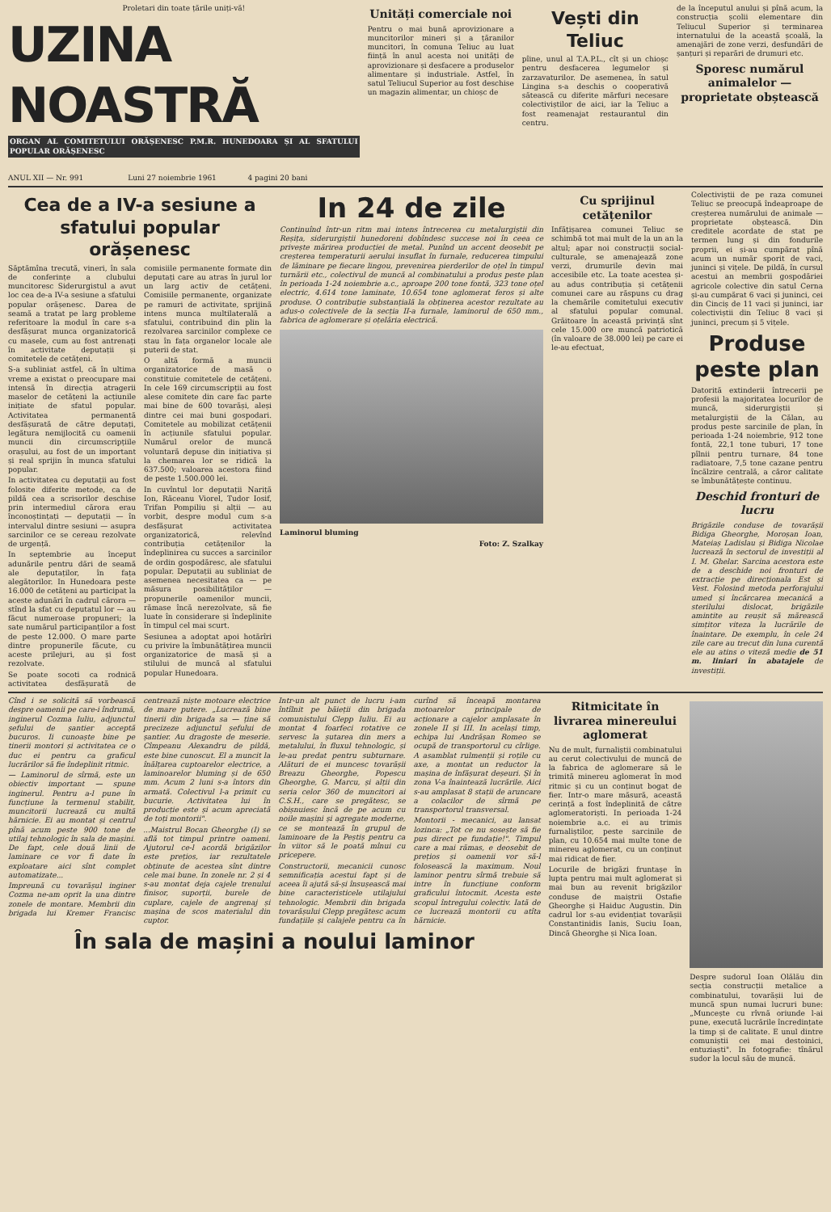Proletari din toate țările uniți-vă!
UZINA NOASTRĂ
ORGAN AL COMITETULUI ORĂȘENESC P.M.R. HUNEDOARA ȘI AL SFATULUI POPULAR ORĂȘENESC
ANUL XII — Nr. 991 Luni 27 noiembrie 1961 4 pagini 20 bani
Unități comerciale noi
Pentru o mai bună aprovizionare a muncitorilor mineri și a țăranilor muncitori, în comuna Teliuc au luat ființă în anul acesta noi unități de aprovizionare și desfacere a produselor alimentare și industriale. Astfel, în satul Teliucul Superior au fost deschise un magazin alimentar, un chioșc de
Vești din Teliuc
pîine, unul al T.A.P.L., cît și un chioșc pentru desfacerea legumelor și zarzavaturilor. De asemenea, în satul Lingina s-a deschis o cooperativă sătească cu diferite mărfuri necesare colectiviștilor de aici, iar la Teliuc a fost reamenajat restaurantul din centru.
de la începutul anului și pînă acum, la construcția școlii elementare din Teliucul Superior și terminarea internatului de la această școală, la amenajări de zone verzi, desfundări de șanțuri și reparări de drumuri etc.
Sporesc numărul animalelor — proprietate obștească
Cea de a IV-a sesiune a sfatului popular orășenesc
Săptămîna trecută, vineri, în sala de conferințe a clubului muncitoresc Siderurgistul a avut loc cea de-a IV-a sesiune a sfatului popular orășenesc. Darea de seamă a tratat pe larg probleme referitoare la modul în care s-a desfășurat munca organizatorică cu masele, cum au fost antrenați în activitate deputații și comitetele de cetățeni.
S-a subliniat astfel, că în ultima vreme a existat o preocupare mai intensă în direcția atragerii maselor de cetățeni la acțiunile inițiate de sfatul popular. Activitatea permanentă desfășurată de către deputați, legătura nemijlocită cu oamenii muncii din circumscripțiile orașului, au fost de un important și real sprijin în munca sfatului popular.
In activitatea cu deputații au fost folosite diferite metode, ca de pildă cea a scrisorilor deschise prin intermediul cărora erau înconoștințați — deputații — în intervalul dintre sesiuni — asupra sarcinilor ce se cereau rezolvate de urgență.
In septembrie au început adunările pentru dări de seamă ale deputaților, în fața alegătorilor. In Hunedoara peste 16.000 de cetățeni au participat la aceste adunări în cadrul cărora — stînd la sfat cu deputatul lor — au făcut numeroase propuneri; la sate numărul participanților a fost de peste 12.000. O mare parte dintre propunerile făcute, cu aceste prilejuri, au și fost rezolvate.
Se poate socoti ca rodnică activitatea desfășurată de comisiile permanente formate din deputați care au atras în jurul lor un larg activ de cetățeni. Comisiile permanente, organizate pe ramuri de activitate, sprijină intens munca multilaterală a sfatului, contribuind din plin la rezolvarea sarcinilor complexe ce stau în fața organelor locale ale puterii de stat.
O altă formă a muncii organizatorice de masă o constituie comitetele de cetățeni. In cele 169 circumscripții au fost alese comitete din care fac parte mai bine de 600 tovarăși, aleși dintre cei mai buni gospodari. Comitetele au mobilizat cetățenii în acțiunile sfatului popular. Numărul orelor de muncă voluntară depuse din inițiativa și la chemarea lor se ridică la 637.500; valoarea acestora fiind de peste 1.500.000 lei.
In cuvîntul lor deputații Nariță Ion, Răceanu Viorel, Tudor Iosif, Trifan Pompiliu și alții — au vorbit, despre modul cum s-a desfășurat activitatea organizatorică, relevînd contribuția cetățenilor la îndeplinirea cu succes a sarcinilor de ordin gospodăresc, ale sfatului popular. Deputații au subliniat de asemenea necesitatea ca — pe măsura posibilităților — propunerile oamenilor muncii, rămase încă nerezolvate, să fie luate în considerare și îndeplinite în timpul cel mai scurt.
Sesiunea a adoptat apoi hotărîri cu privire la îmbunătățirea muncii organizatorice de masă și a stilului de muncă al sfatului popular Hunedoara.
In 24 de zile
Continuînd într-un ritm mai intens întrecerea cu metalurgiștii din Reșița, siderurgiștii hunedoreni dobîndesc succese noi în ceea ce privește mărirea producției de metal. Punînd un accent deosebit pe creșterea temperaturii aerului insuflat în furnale, reducerea timpului de lăminare pe fiecare lingou, prevenirea pierderilor de oțel în timpul turnării etc., colectivul de muncă al combinatului a produs peste plan în perioada 1-24 noiembrie a.c., aproape 200 tone fontă, 323 tone oțel electric, 4.614 tone laminate, 10.654 tone aglomerat feros și alte produse. O contribuție substanțială la obținerea acestor rezultate au adus-o colectivele de la secția II-a furnale, laminorul de 650 mm., fabrica de aglomerare și oțelăria electrică.
Laminorul bluming
Foto: Z. Szalkay
Cu sprijinul cetățenilor
Infățișarea comunei Teliuc se schimbă tot mai mult de la un an la altul; apar noi construcții social-culturale, se amenajează zone verzi, drumurile devin mai accesibile etc. La toate acestea și-au adus contribuția și cetățenii comunei care au răspuns cu drag la chemările comitetului executiv al sfatului popular comunal. Grăitoare în această privință sînt cele 15.000 ore muncă patriotică (în valoare de 38.000 lei) pe care ei le-au efectuat,
Colectiviștii de pe raza comunei Teliuc se preocupă îndeaproape de creșterea numărului de animale — proprietate obștească. Din creditele acordate de stat pe termen lung și din fondurile proprii, ei și-au cumpărat pînă acum un număr sporit de vaci, juninci și vițele. De pildă, în cursul acestui an membrii gospodăriei agricole colective din satul Cerna și-au cumpărat 6 vaci și juninci, cei din Cinciș de 11 vaci și juninci, iar colectiviștii din Teliuc 8 vaci și juninci, precum și 5 vițele.
Produse peste plan
Datorită extinderii întrecerii pe profesii la majoritatea locurilor de muncă, siderurgiștii și metalurgiștii de la Călan, au produs peste sarcinile de plan, în perioada 1-24 noiembrie, 912 tone fontă, 22,1 tone tuburi, 17 tone pîlnii pentru turnare, 84 tone radiatoare, 7,5 tone cazane pentru încălzire centrală, a căror calitate se îmbunătățește continuu.
Deschid fronturi de lucru
Brigăzile conduse de tovarășii Bidiga Gheorghe, Moroșan Ioan, Mateiaș Ladislau și Bidiga Nicolae lucrează în sectorul de investiții al I. M. Ghelar. Sarcina acestora este de a deschide noi fronturi de extracție pe direcționala Est și Vest. Folosind metoda perforajului umed și încărcarea mecanică a sterilului dislocat, brigăzile amintite au reușit să mărească simțitor viteza la lucrările de înaintare. De exemplu, în cele 24 zile care au trecut din luna curentă ele au atins o viteză medie de 51 m. liniari în abatajele de investiții.
Cînd i se solicită să vorbească despre oamenii pe care-i îndrumă, inginerul Cozma Iuliu, adjunctul șefului de șantier acceptă bucuros. Ii cunoaște bine pe tinerii montori și activitatea ce o duc ei pentru ca graficul lucrărilor să fie îndeplinit ritmic.
— Laminorul de sîrmă, este un obiectiv important — spune inginerul. Pentru a-l pune în funcțiune la termenul stabilit, muncitorii lucrează cu multă hărnicie. Ei au montat și centrul pînă acum peste 900 tone de utilaj tehnologic în sala de mașini. De fapt, cele două linii de laminare ce vor fi date în exploatare aici sînt complet automatizate...
Impreună cu tovarășul inginer Cozma ne-am oprit la una dintre zonele de montare. Membrii din brigada lui Kremer Francisc centrează niște motoare electrice de mare putere. „Lucrează bine tinerii din brigada sa — ține să precizeze adjunctul șefului de șantier. Au dragoste de meserie. Cîmpeanu Alexandru de pildă, este bine cunoscut. El a muncit la înălțarea cuptoarelor electrice, a laminoarelor bluming și de 650 mm. Acum 2 luni s-a întors din armată. Colectivul l-a primit cu bucurie. Activitatea lui în producție este și acum apreciată de toți montorii".
...Maistrul Bocan Gheorghe (I) se află tot timpul printre oameni. Ajutorul ce-l acordă brigăzilor este prețios, iar rezultatele obținute de acestea sînt dintre cele mai bune. In zonele nr. 2 și 4 s-au montat deja cajele trenului finisor, suporții, burele de cuplare, cajele de angrenaj și mașina de scos materialul din cuptor.
Intr-un alt punct de lucru i-am întîlnit pe băieții din brigada comunistului Clepp Iuliu. Ei au montat 4 foarfeci rotative ce servesc la șutarea din mers a metalului, în fluxul tehnologic, și le-au predat pentru subturnare. Alături de ei muncesc tovarășii Breazu Gheorghe, Popescu Gheorghe, G. Marcu, și alții din seria celor 360 de muncitori ai C.S.H., care se pregătesc, se obișnuiesc încă de pe acum cu noile mașini și agregate moderne, ce se montează în grupul de laminoare de la Peștiș pentru ca în viitor să le poată mînui cu pricepere.
Constructorii, mecanicii cunosc semnificația acestui fapt și de aceea îi ajută să-și însușească mai bine caracteristicele utilajului tehnologic. Membrii din brigada tovarășului Clepp pregătesc acum fundațiile și calajele pentru ca în curînd să înceapă montarea motoarelor principale de acționare a cajelor amplasate în zonele II și III. In același timp, echipa lui Andrășan Romeo se ocupă de transportorul cu cîrlige. A asamblat rulmenții și roțile cu axe, a montat un reductor la mașina de înfășurat deșeuri. Și în zona V-a înaintează lucrările. Aici s-au amplasat 8 stații de aruncare a colacilor de sîrmă pe transportorul transversal.
Montorii - mecanici, au lansat lozinca: „Tot ce nu sosește să fie pus direct pe fundație!". Timpul care a mai rămas, e deosebit de prețios și oamenii vor să-l folosească la maximum. Noul laminor pentru sîrmă trebuie să intre în funcțiune conform graficului întocmit. Acesta este scopul întregului colectiv. Iată de ce lucrează montorii cu atîta hărnicie.
În sala de mașini a noului laminor
Ritmicitate în livrarea minereului aglomerat
Nu de mult, furnaliștii combinatului au cerut colectivului de muncă de la fabrica de aglomerare să le trimită minereu aglomerat în mod ritmic și cu un conținut bogat de fier. Intr-o mare măsură, această cerință a fost îndeplinită de către aglomeratoriști. In perioada 1-24 noiembrie a.c. ei au trimis furnaliștilor, peste sarcinile de plan, cu 10.654 mai multe tone de minereu aglomerat, cu un conținut mai ridicat de fier.
Locurile de brigăzi fruntașe în lupta pentru mai mult aglomerat și mai bun au revenit brigăzilor conduse de maiștrii Ostafie Gheorghe și Haiduc Augustin. Din cadrul lor s-au evidențiat tovarășii Constantinidis Ianis, Suciu Ioan, Dincă Gheorghe și Nica Ioan.
Despre sudorul Ioan Olălău din secția construcții metalice a combinatului, tovarășii lui de muncă spun numai lucruri bune: „Muncește cu rîvnă oriunde l-ai pune, execută lucrările încredințate la timp și de calitate. E unul dintre comuniștii cei mai destoinici, entuziaști". In fotografie: tînărul sudor la locul său de muncă.